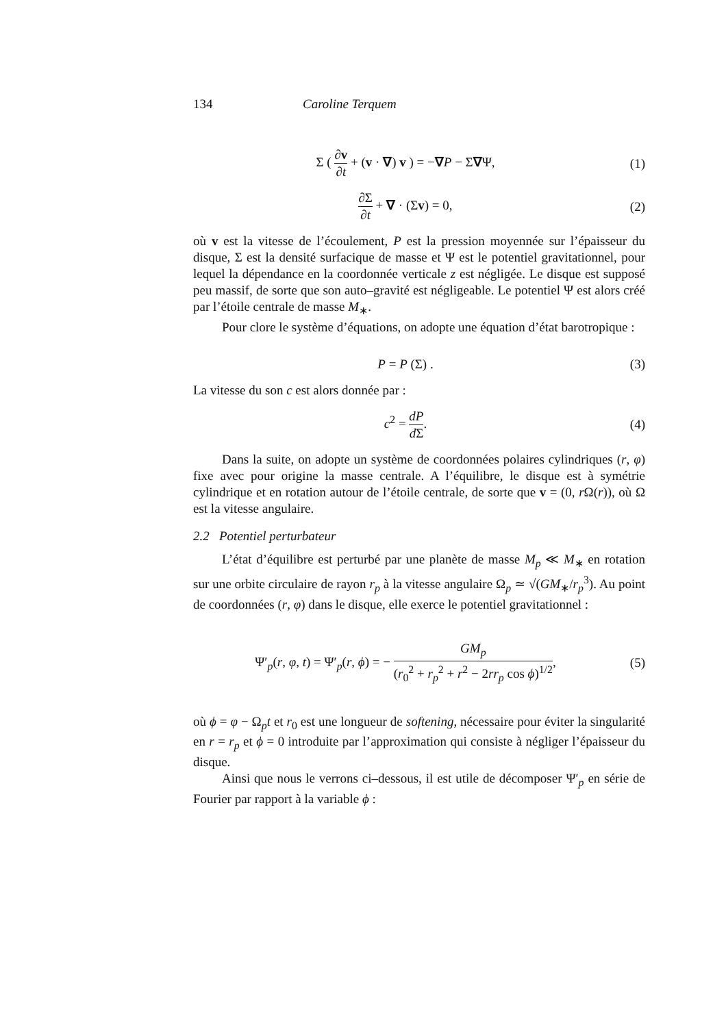134 Caroline Terquem
Σ ( ∂v ∂t + (v · ∇) v ) = −∇P − Σ∇Ψ,
(1)
∂Σ ∂t + ∇ · (Σv) = 0, (2)
où v est la vitesse de l’écoulement, P est la pression moyennée sur l’épaisseur du disque, Σ est la densité surfacique de masse et Ψ est le potentiel gravitationnel, pour lequel la dépendance en la coordonnée verticale z est négligée. Le disque est supposé peu massif, de sorte que son auto–gravité est négligeable. Le potentiel Ψ est alors créé par l’étoile centrale de masse M<sub>∗</sub>.
Pour clore le système d’équations, on adopte une équation d’état barotropique :
P = P (Σ) . (3)
La vitesse du son c est alors donnée par :
c<sup>2</sup> = dP d Σ. (4)
Dans la suite, on adopte un système de coordonnées polaires cylindriques (r, φ) fixe avec pour origine la masse centrale. A l’équilibre, le disque est à symétrie cylindrique et en rotation autour de l’étoile centrale, de sorte que v = (0, r Ω(r)), où Ω est la vitesse angulaire.
2.2 Potentiel perturbateur
L’état d’équilibre est perturbé par une planète de masse M<sub>p</sub> ≪ M<sub>∗</sub> en rotation sur une orbite circulaire de rayon r<sub>p</sub> à la vitesse angulaire Ω<sub>p</sub> ≃ √(GM<sub>∗</sub>/r<sub>p</sub><sup>3</sup>). Au point de coordonnées (r, φ) dans le disque, elle exerce le potentiel gravitationnel :
Ψ′<sub>p</sub>(r, φ, t) = Ψ′<sub>p</sub>(r, ϕ) = − GM<sub>p</sub> (r<sub>0</sub><sup>2</sup> + r<sub>p</sub><sup>2</sup> + r<sup>2</sup> − 2rr<sub>p</sub> cos ϕ)<sup>1/2</sup>,
(5)
où ϕ = φ − Ω<sub>p</sub>t et r<sub>0</sub> est une longueur de softening, nécessaire pour éviter la singularité en r = r<sub>p</sub> et ϕ = 0 introduite par l’approximation qui consiste à négliger l’épaisseur du disque.
Ainsi que nous le verrons ci–dessous, il est utile de décomposer Ψ′<sub>p</sub> en série de Fourier par rapport à la variable ϕ :